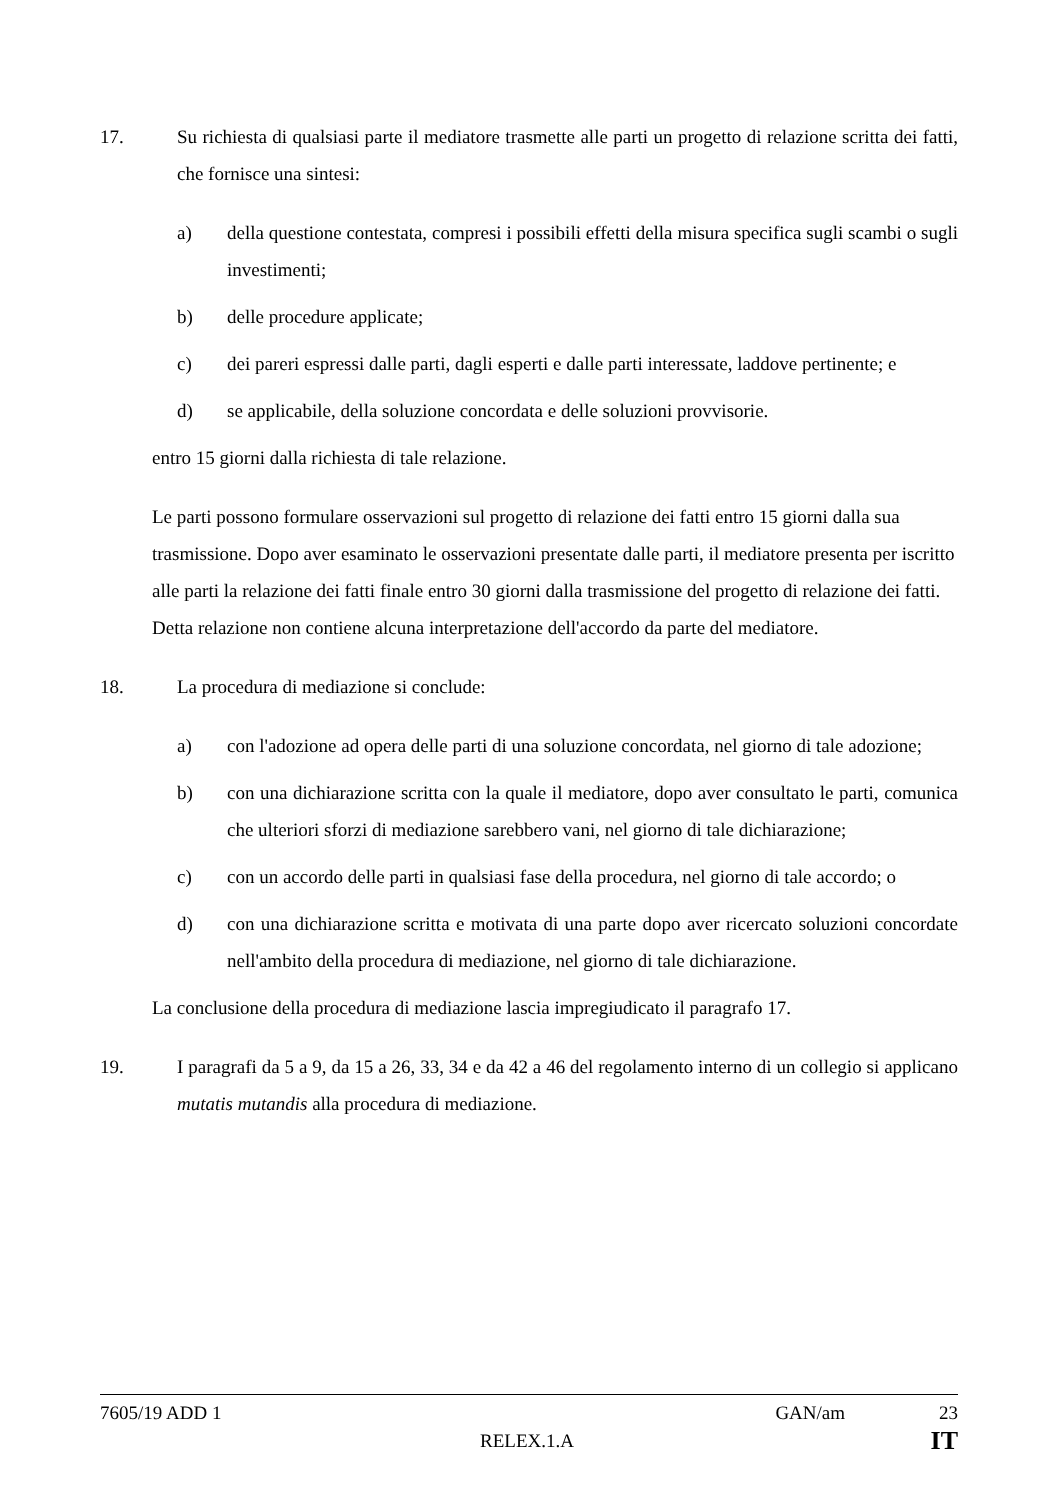17. Su richiesta di qualsiasi parte il mediatore trasmette alle parti un progetto di relazione scritta dei fatti, che fornisce una sintesi:
a) della questione contestata, compresi i possibili effetti della misura specifica sugli scambi o sugli investimenti;
b) delle procedure applicate;
c) dei pareri espressi dalle parti, dagli esperti e dalle parti interessate, laddove pertinente; e
d) se applicabile, della soluzione concordata e delle soluzioni provvisorie.
entro 15 giorni dalla richiesta di tale relazione.
Le parti possono formulare osservazioni sul progetto di relazione dei fatti entro 15 giorni dalla sua trasmissione. Dopo aver esaminato le osservazioni presentate dalle parti, il mediatore presenta per iscritto alle parti la relazione dei fatti finale entro 30 giorni dalla trasmissione del progetto di relazione dei fatti. Detta relazione non contiene alcuna interpretazione dell'accordo da parte del mediatore.
18. La procedura di mediazione si conclude:
a) con l'adozione ad opera delle parti di una soluzione concordata, nel giorno di tale adozione;
b) con una dichiarazione scritta con la quale il mediatore, dopo aver consultato le parti, comunica che ulteriori sforzi di mediazione sarebbero vani, nel giorno di tale dichiarazione;
c) con un accordo delle parti in qualsiasi fase della procedura, nel giorno di tale accordo; o
d) con una dichiarazione scritta e motivata di una parte dopo aver ricercato soluzioni concordate nell'ambito della procedura di mediazione, nel giorno di tale dichiarazione.
La conclusione della procedura di mediazione lascia impregiudicato il paragrafo 17.
19. I paragrafi da 5 a 9, da 15 a 26, 33, 34 e da 42 a 46 del regolamento interno di un collegio si applicano mutatis mutandis alla procedura di mediazione.
7605/19 ADD 1 GAN/am 23
RELEX.1.A IT